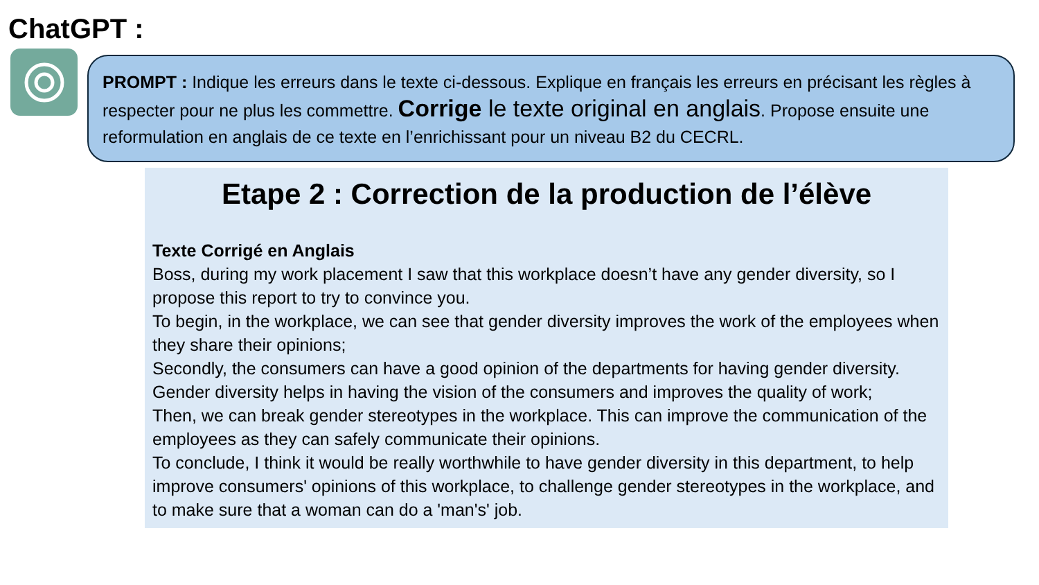ChatGPT :
PROMPT : Indique les erreurs dans le texte ci-dessous. Explique en français les erreurs en précisant les règles à respecter pour ne plus les commettre. Corrige le texte original en anglais. Propose ensuite une reformulation en anglais de ce texte en l’enrichissant pour un niveau B2 du CECRL.
Etape 2 : Correction de la production de l’élève
Texte Corrigé en Anglais
Boss, during my work placement I saw that this workplace doesn’t have any gender diversity, so I propose this report to try to convince you.
To begin, in the workplace, we can see that gender diversity improves the work of the employees when they share their opinions;
Secondly, the consumers can have a good opinion of the departments for having gender diversity. Gender diversity helps in having the vision of the consumers and improves the quality of work;
Then, we can break gender stereotypes in the workplace. This can improve the communication of the employees as they can safely communicate their opinions.
To conclude, I think it would be really worthwhile to have gender diversity in this department, to help improve consumers' opinions of this workplace, to challenge gender stereotypes in the workplace, and to make sure that a woman can do a 'man's' job.